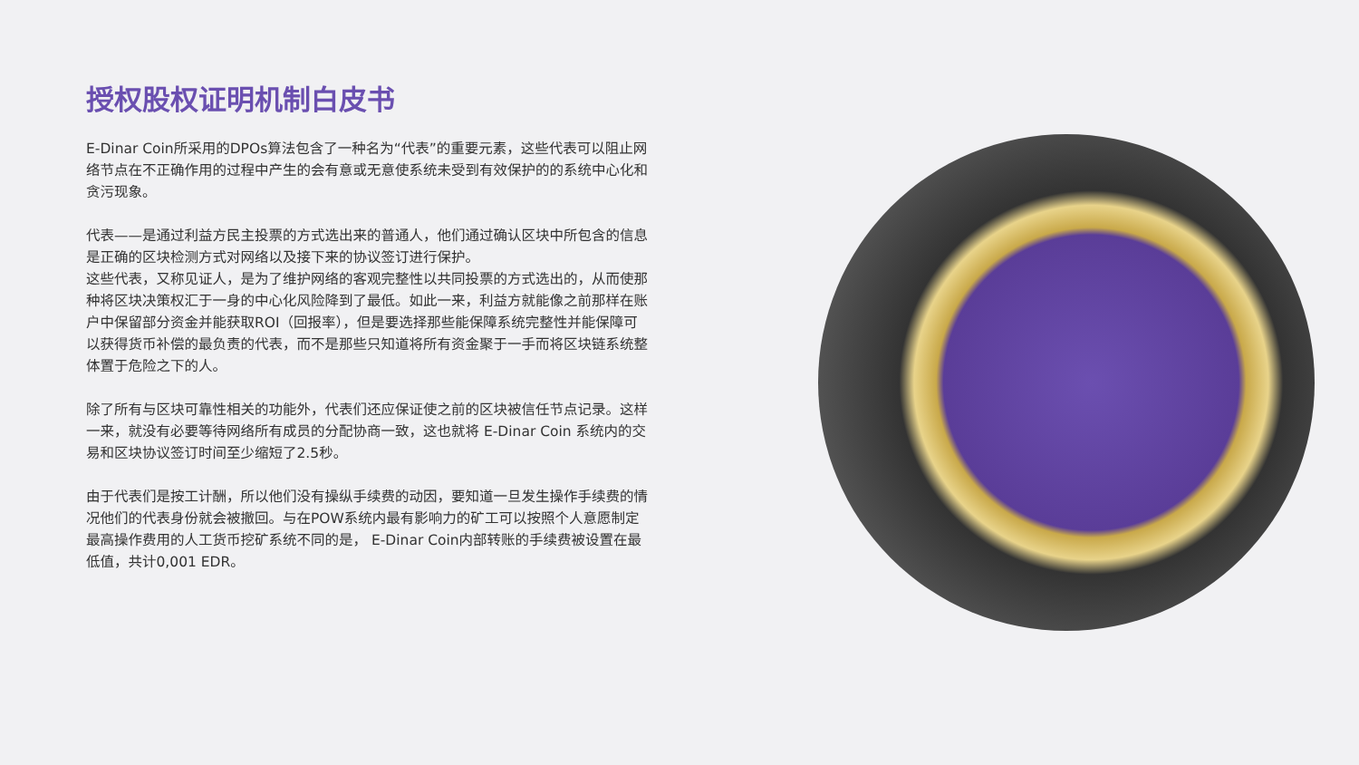授权股权证明机制白皮书
E-Dinar Coin所采用的DPOs算法包含了一种名为“代表”的重要元素，这些代表可以阻止网络节点在不正确作用的过程中产生的会有意或无意使系统未受到有效保护的的系统中心化和贪污现象。
代表——是通过利益方民主投票的方式选出来的普通人，他们通过确认区块中所包含的信息是正确的区块检测方式对网络以及接下来的协议签订进行保护。
这些代表，又称见证人，是为了维护网络的客观完整性以共同投票的方式选出的，从而使那种将区块决策权汇于一身的中心化风险降到了最低。如此一来，利益方就能像之前那样在账户中保留部分资金并能获取ROI（回报率），但是要选择那些能保障系统完整性并能保障可以获得货币补偿的最负责的代表，而不是那些只知道将所有资金聚于一手而将区块链系统整体置于危险之下的人。
除了所有与区块可靠性相关的功能外，代表们还应保证使之前的区块被信任节点记录。这样一来，就没有必要等待网络所有成员的分配协商一致，这也就将 E-Dinar Coin 系统内的交易和区块协议签订时间至少缩短了2.5秒。
由于代表们是按工计酬，所以他们没有操纵手续费的动因，要知道一旦发生操作手续费的情况他们的代表身份就会被撤回。与在POW系统内最有影响力的矿工可以按照个人意愿制定最高操作费用的人工货币挖矿系统不同的是， E-Dinar Coin内部转账的手续费被设置在最低值，共计0,001 EDR。